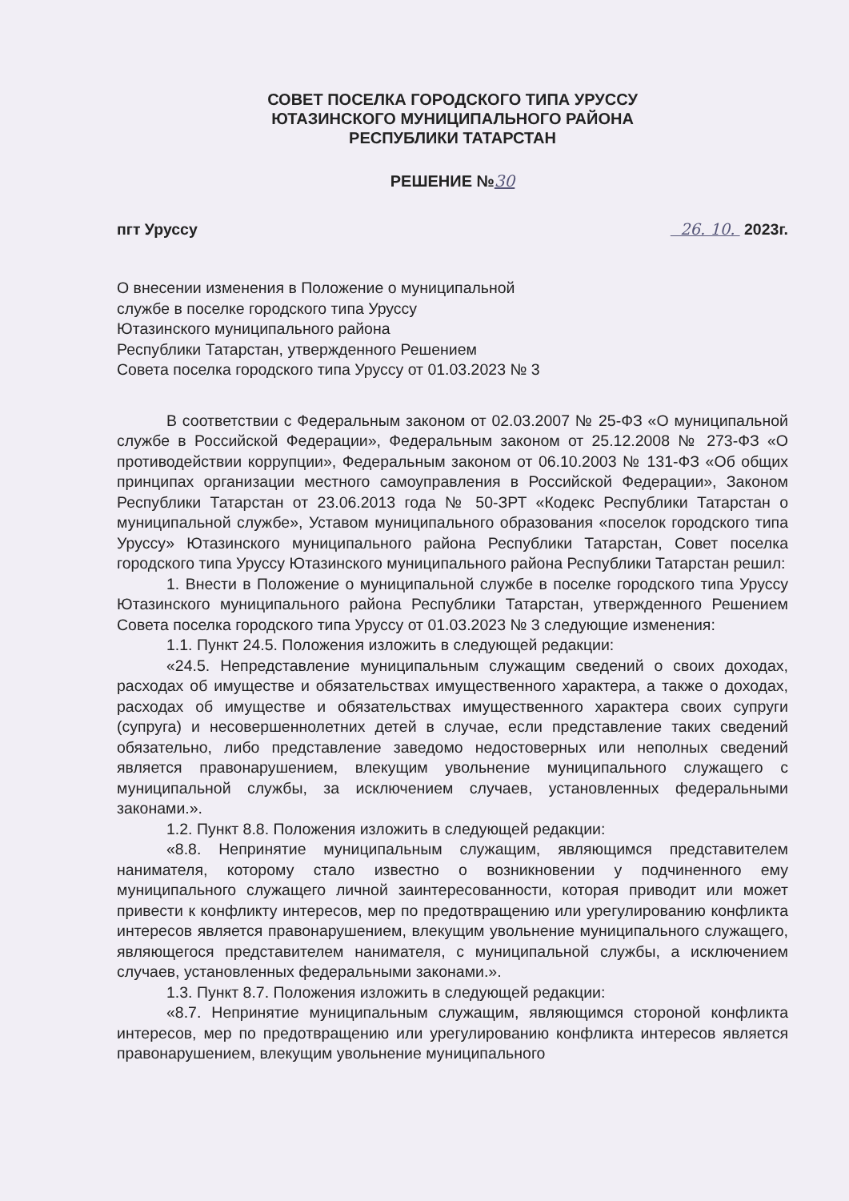СОВЕТ ПОСЕЛКА ГОРОДСКОГО ТИПА УРУССУ
ЮТАЗИНСКОГО МУНИЦИПАЛЬНОГО РАЙОНА
РЕСПУБЛИКИ ТАТАРСТАН
РЕШЕНИЕ №30
пгт Уруссу 26. 10. 2023г.
О внесении изменения в Положение о муниципальной
службе в поселке городского типа Уруссу
Ютазинского муниципального района
Республики Татарстан, утвержденного Решением
Совета поселка городского типа Уруссу от 01.03.2023 № 3
В соответствии с Федеральным законом от 02.03.2007 № 25-ФЗ «О муниципальной службе в Российской Федерации», Федеральным законом от 25.12.2008 № 273-ФЗ «О противодействии коррупции», Федеральным законом от 06.10.2003 № 131-ФЗ «Об общих принципах организации местного самоуправления в Российской Федерации», Законом Республики Татарстан от 23.06.2013 года № 50-ЗРТ «Кодекс Республики Татарстан о муниципальной службе», Уставом муниципального образования «поселок городского типа Уруссу» Ютазинского муниципального района Республики Татарстан, Совет поселка городского типа Уруссу Ютазинского муниципального района Республики Татарстан решил:
1. Внести в Положение о муниципальной службе в поселке городского типа Уруссу Ютазинского муниципального района Республики Татарстан, утвержденного Решением Совета поселка городского типа Уруссу от 01.03.2023 № 3 следующие изменения:
1.1. Пункт 24.5. Положения изложить в следующей редакции:
«24.5. Непредставление муниципальным служащим сведений о своих доходах, расходах об имуществе и обязательствах имущественного характера, а также о доходах, расходах об имуществе и обязательствах имущественного характера своих супруги (супруга) и несовершеннолетних детей в случае, если представление таких сведений обязательно, либо представление заведомо недостоверных или неполных сведений является правонарушением, влекущим увольнение муниципального служащего с муниципальной службы, за исключением случаев, установленных федеральными законами.».
1.2. Пункт 8.8. Положения изложить в следующей редакции:
«8.8. Непринятие муниципальным служащим, являющимся представителем нанимателя, которому стало известно о возникновении у подчиненного ему муниципального служащего личной заинтересованности, которая приводит или может привести к конфликту интересов, мер по предотвращению или урегулированию конфликта интересов является правонарушением, влекущим увольнение муниципального служащего, являющегося представителем нанимателя, с муниципальной службы, а исключением случаев, установленных федеральными законами.».
1.3. Пункт 8.7. Положения изложить в следующей редакции:
«8.7. Непринятие муниципальным служащим, являющимся стороной конфликта интересов, мер по предотвращению или урегулированию конфликта интересов является правонарушением, влекущим увольнение муниципального